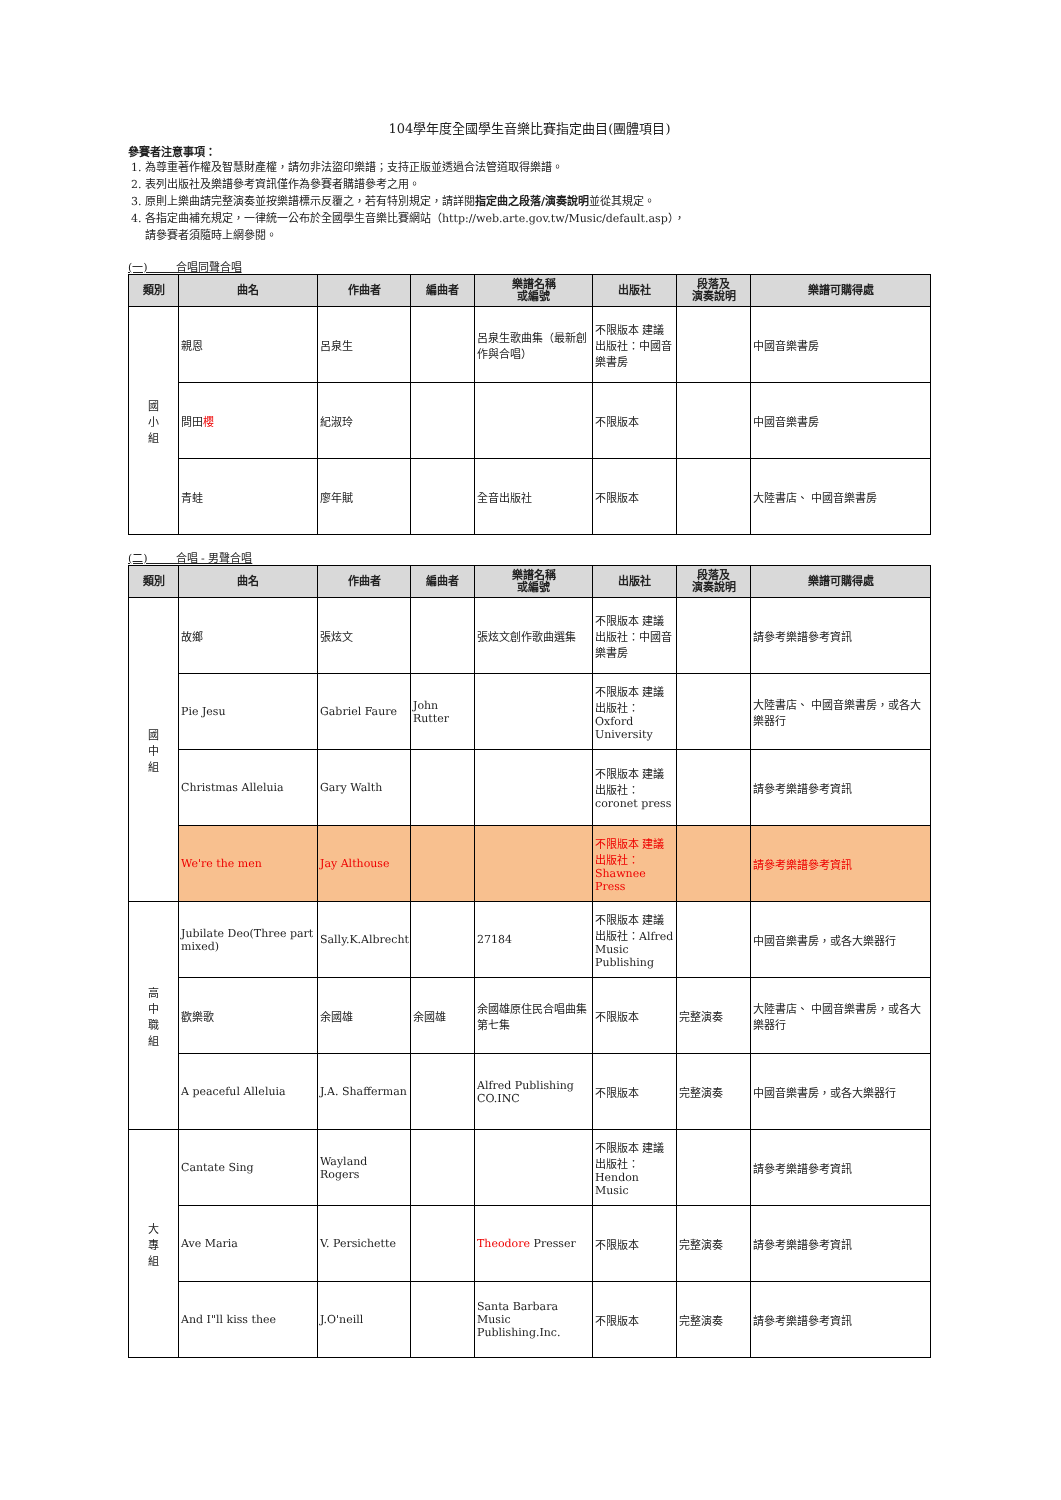104學年度全國學生音樂比賽指定曲目(團體項目)
參賽者注意事項：
1. 為尊重著作權及智慧財產權，請勿非法盜印樂譜；支持正版並透過合法管道取得樂譜。
2. 表列出版社及樂譜參考資訊僅作為參賽者購譜參考之用。
3. 原則上樂曲請完整演奏並按樂譜標示反覆之，若有特別規定，請詳閱指定曲之段落/演奏說明並從其規定。
4. 各指定曲補充規定，一律統一公布於全國學生音樂比賽網站（http://web.arte.gov.tw/Music/default.asp），
請參賽者須隨時上網參閱。
(一) 合唱同聲合唱
| 類別 | 曲名 | 作曲者 | 編曲者 | 樂譜名稱 或編號 | 出版社 | 段落及 演奏說明 | 樂譜可購得處 |
| --- | --- | --- | --- | --- | --- | --- | --- |
| 國 小 組 | 親恩 | 呂泉生 | | 呂泉生歌曲集（最新創作與合唱） | 不限版本 建議出版社：中國音樂書房 | | 中國音樂書房 |
| | 問田 櫻 | 紀淑玲 | | | 不限版本 | | 中國音樂書房 |
| | 青蛙 | 廖年賦 | | 全音出版社 | 不限版本 | | 大陸書店、 中國音樂書房 |
(二) 合唱 - 男聲合唱
| 類別 | 曲名 | 作曲者 | 編曲者 | 樂譜名稱 或編號 | 出版社 | 段落及 演奏說明 | 樂譜可購得處 |
| --- | --- | --- | --- | --- | --- | --- | --- |
| 國 中 組 | 故鄉 | 張炫文 | | 張炫文創作歌曲選集 | 不限版本 建議出版社：中國音樂書房 | | 請參考樂譜參考資訊 |
| | Pie Jesu | Gabriel Faure | John Rutter | | 不限版本 建議出版社：Oxford University | | 大陸書店、 中國音樂書房，或各大樂器行 |
| | Christmas Alleluia | Gary Walth | | | 不限版本 建議出版社：coronet press | | 請參考樂譜參考資訊 |
| | We're the men | Jay Althouse | | | 不限版本 建議出版社：Shawnee Press | | 請參考樂譜參考資訊 |
| 高 中 職 組 | Jubilate Deo(Three part mixed) | Sally.K.Albrecht | | 27184 | 不限版本 建議出版社：Alfred Music Publishing | | 中國音樂書房，或各大樂器行 |
| | 歡樂歌 | 余國雄 | 余國雄 | 余國雄原住民合唱曲集第七集 | 不限版本 | 完整演奏 | 大陸書店、 中國音樂書房，或各大樂器行 |
| | A peaceful Alleluia | J.A. Shafferman | | Alfred Publishing CO.INC | 不限版本 | 完整演奏 | 中國音樂書房，或各大樂器行 |
| 大 專 組 | Cantate Sing | Wayland Rogers | | | 不限版本 建議出版社：Hendon Music | | 請參考樂譜參考資訊 |
| | Ave Maria | V. Persichette | | Theodore Presser | 不限版本 | 完整演奏 | 請參考樂譜參考資訊 |
| | And I"ll kiss thee | J.O'neill | | Santa Barbara Music Publishing.Inc. | 不限版本 | 完整演奏 | 請參考樂譜參考資訊 |